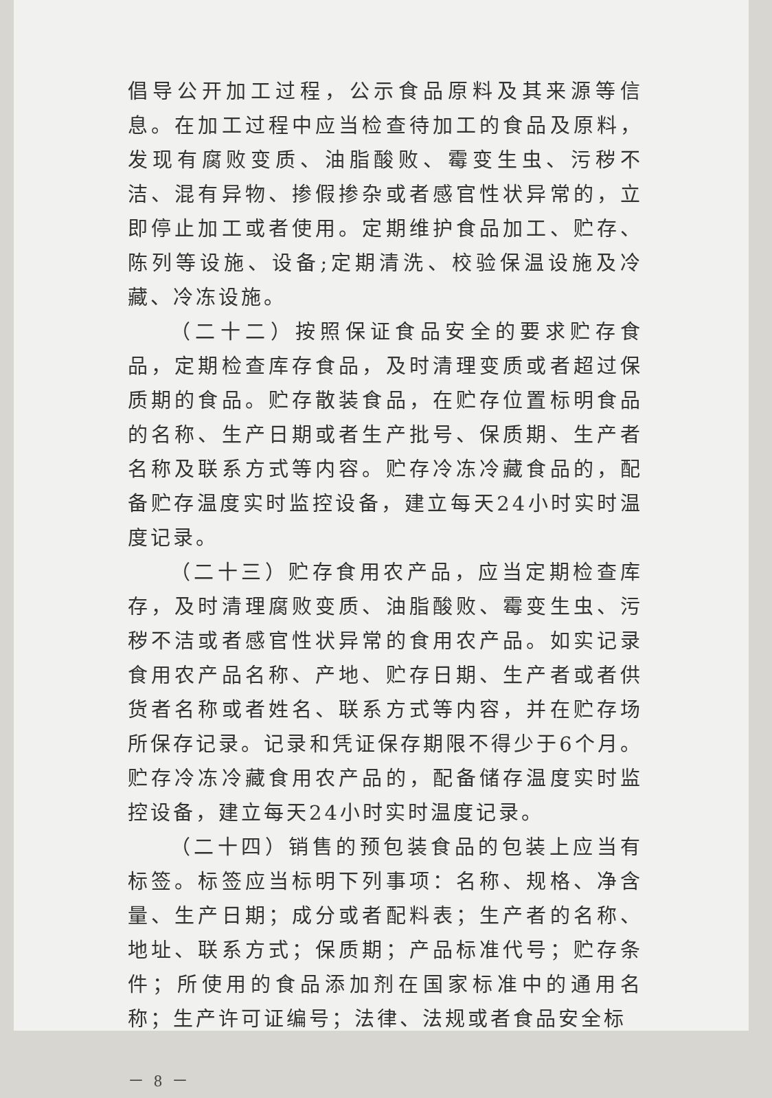倡导公开加工过程，公示食品原料及其来源等信息。在加工过程中应当检查待加工的食品及原料，发现有腐败变质、油脂酸败、霉变生虫、污秽不洁、混有异物、掺假掺杂或者感官性状异常的，立即停止加工或者使用。定期维护食品加工、贮存、陈列等设施、设备;定期清洗、校验保温设施及冷藏、冷冻设施。
（二十二）按照保证食品安全的要求贮存食品，定期检查库存食品，及时清理变质或者超过保质期的食品。贮存散装食品，在贮存位置标明食品的名称、生产日期或者生产批号、保质期、生产者名称及联系方式等内容。贮存冷冻冷藏食品的，配备贮存温度实时监控设备，建立每天24小时实时温度记录。
（二十三）贮存食用农产品，应当定期检查库存，及时清理腐败变质、油脂酸败、霉变生虫、污秽不洁或者感官性状异常的食用农产品。如实记录食用农产品名称、产地、贮存日期、生产者或者供货者名称或者姓名、联系方式等内容，并在贮存场所保存记录。记录和凭证保存期限不得少于6个月。贮存冷冻冷藏食用农产品的，配备储存温度实时监控设备，建立每天24小时实时温度记录。
（二十四）销售的预包装食品的包装上应当有标签。标签应当标明下列事项：名称、规格、净含量、生产日期；成分或者配料表；生产者的名称、地址、联系方式；保质期；产品标准代号；贮存条件；所使用的食品添加剂在国家标准中的通用名称；生产许可证编号；法律、法规或者食品安全标
－ 8 －